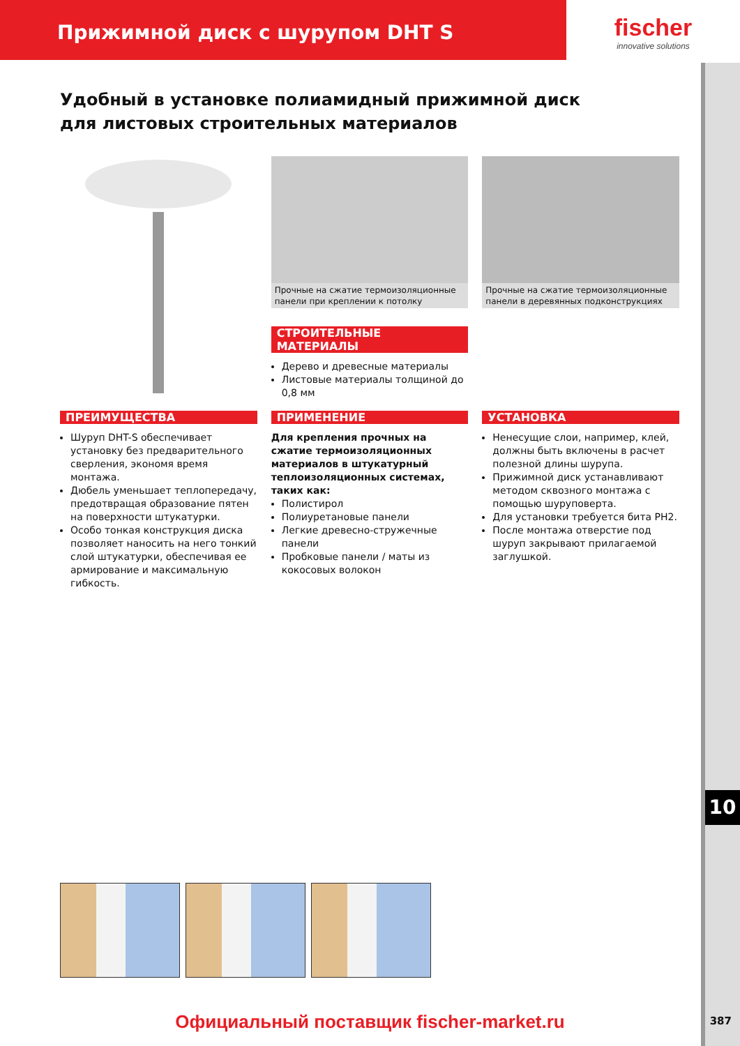Прижимной диск с шурупом DHT S
fischer
innovative solutions
10
387
Удобный в установке полиамидный прижимной диск для листовых строительных материалов
Прочные на сжатие термоизоляционные панели при креплении к потолку
СТРОИТЕЛЬНЫЕ МАТЕРИАЛЫ
Дерево и древесные материалы
Листовые материалы толщиной до 0,8 мм
Прочные на сжатие термоизоляционные панели в деревянных подконструкциях
ПРЕИМУЩЕСТВА
Шуруп DHT-S обеспечивает установку без предварительного сверления, экономя время монтажа.
Дюбель уменьшает теплопередачу, предотвращая образование пятен на поверхности штукатурки.
Особо тонкая конструкция диска позволяет наносить на него тонкий слой штукатурки, обеспечивая ее армирование и максимальную гибкость.
ПРИМЕНЕНИЕ
Для крепления прочных на сжатие термоизоляционных материалов в штукатурный теплоизоляционных системах, таких как:
Полистирол
Полиуретановые панели
Легкие древесно-стружечные панели
Пробковые панели / маты из кокосовых волокон
УСТАНОВКА
Ненесущие слои, например, клей, должны быть включены в расчет полезной длины шурупа.
Прижимной диск устанавливают методом сквозного монтажа с помощью шуруповерта.
Для установки требуется бита PH2.
После монтажа отверстие под шуруп закрывают прилагаемой заглушкой.
Официальный поставщик fischer-market.ru